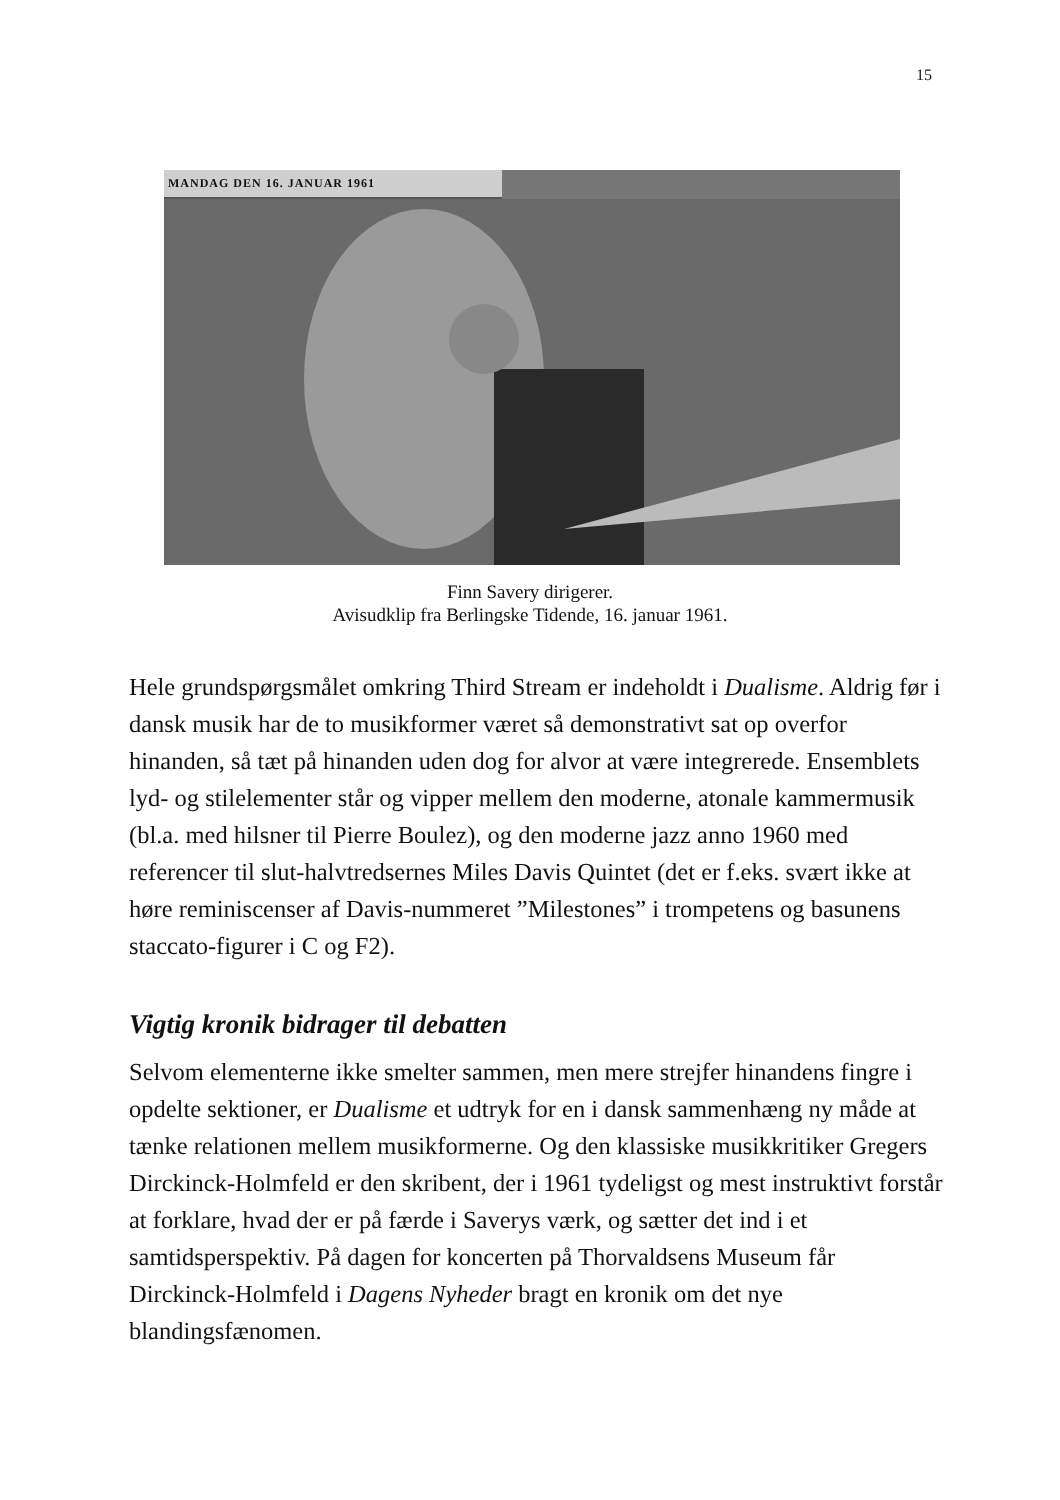15
MANDAG DEN 16. JANUAR 1961
Finn Savery dirigerer.
Avisudklip fra Berlingske Tidende, 16. januar 1961.
Hele grundspørgsmålet omkring Third Stream er indeholdt i Dualisme. Aldrig før i dansk musik har de to musikformer været så demonstrativt sat op overfor hinanden, så tæt på hinanden uden dog for alvor at være integrerede. Ensemblets lyd- og stilelementer står og vipper mellem den moderne, atonale kammermusik (bl.a. med hilsner til Pierre Boulez), og den moderne jazz anno 1960 med referencer til slut-halvtredsernes Miles Davis Quintet (det er f.eks. svært ikke at høre reminiscenser af Davis-nummeret ”Milestones” i trompetens og basunens staccato-figurer i C og F2).
Vigtig kronik bidrager til debatten
Selvom elementerne ikke smelter sammen, men mere strejfer hinandens fingre i opdelte sektioner, er Dualisme et udtryk for en i dansk sammenhæng ny måde at tænke relationen mellem musikformerne. Og den klassiske musikkritiker Gregers Dirckinck-Holmfeld er den skribent, der i 1961 tydeligst og mest instruktivt forstår at forklare, hvad der er på færde i Saverys værk, og sætter det ind i et samtidsperspektiv. På dagen for koncerten på Thorvaldsens Museum får Dirckinck-Holmfeld i Dagens Nyheder bragt en kronik om det nye blandingsfænomen.